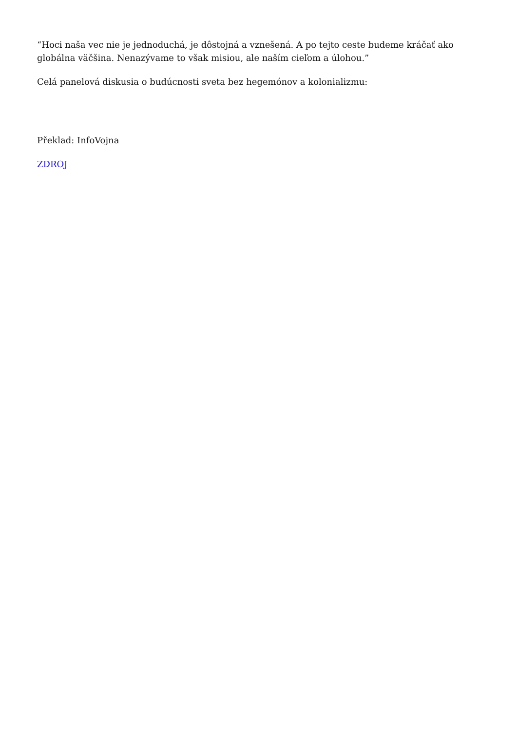“Hoci naša vec nie je jednoduchá, je dôstojná a vznešená. A po tejto ceste budeme kráčať ako globálna väčšina. Nenazývame to však misiou, ale naším cieľom a úlohou.”
Celá panelová diskusia o budúcnosti sveta bez hegemónov a kolonializmu:
Překlad: InfoVojna
ZDROJ